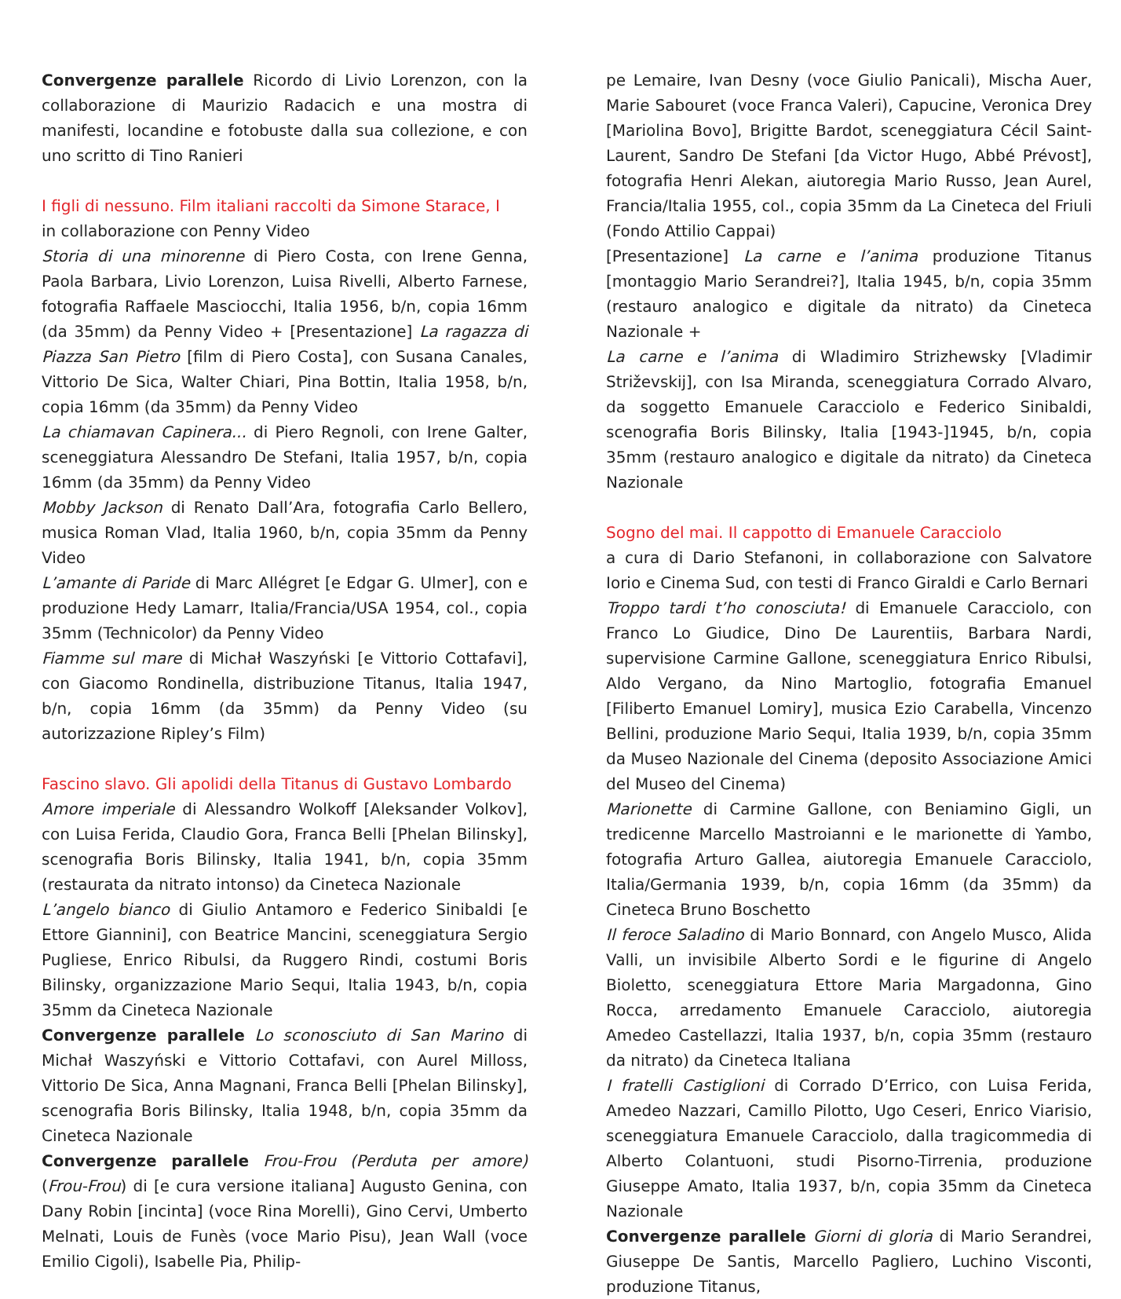Convergenze parallele Ricordo di Livio Lorenzon, con la collaborazione di Maurizio Radacich e una mostra di manifesti, locandine e fotobuste dalla sua collezione, e con uno scritto di Tino Ranieri
I figli di nessuno. Film italiani raccolti da Simone Starace, I
in collaborazione con Penny Video
Storia di una minorenne di Piero Costa, con Irene Genna, Paola Barbara, Livio Lorenzon, Luisa Rivelli, Alberto Farnese, fotografia Raffaele Masciocchi, Italia 1956, b/n, copia 16mm (da 35mm) da Penny Video + [Presentazione] La ragazza di Piazza San Pietro [film di Piero Costa], con Susana Canales, Vittorio De Sica, Walter Chiari, Pina Bottin, Italia 1958, b/n, copia 16mm (da 35mm) da Penny Video
La chiamavan Capinera... di Piero Regnoli, con Irene Galter, sceneggiatura Alessandro De Stefani, Italia 1957, b/n, copia 16mm (da 35mm) da Penny Video
Mobby Jackson di Renato Dall’Ara, fotografia Carlo Bellero, musica Roman Vlad, Italia 1960, b/n, copia 35mm da Penny Video
L’amante di Paride di Marc Allégret [e Edgar G. Ulmer], con e produzione Hedy Lamarr, Italia/Francia/USA 1954, col., copia 35mm (Technicolor) da Penny Video
Fiamme sul mare di Michał Waszyński [e Vittorio Cottafavi], con Giacomo Rondinella, distribuzione Titanus, Italia 1947, b/n, copia 16mm (da 35mm) da Penny Video (su autorizzazione Ripley’s Film)
Fascino slavo. Gli apolidi della Titanus di Gustavo Lombardo
Amore imperiale di Alessandro Wolkoff [Aleksander Volkov], con Luisa Ferida, Claudio Gora, Franca Belli [Phelan Bilinsky], scenografia Boris Bilinsky, Italia 1941, b/n, copia 35mm (restaurata da nitrato intonso) da Cineteca Nazionale
L’angelo bianco di Giulio Antamoro e Federico Sinibaldi [e Ettore Giannini], con Beatrice Mancini, sceneggiatura Sergio Pugliese, Enrico Ribulsi, da Ruggero Rindi, costumi Boris Bilinsky, organizzazione Mario Sequi, Italia 1943, b/n, copia 35mm da Cineteca Nazionale
Convergenze parallele Lo sconosciuto di San Marino di Michał Waszyński e Vittorio Cottafavi, con Aurel Milloss, Vittorio De Sica, Anna Magnani, Franca Belli [Phelan Bilinsky], scenografia Boris Bilinsky, Italia 1948, b/n, copia 35mm da Cineteca Nazionale
Convergenze parallele Frou-Frou (Perduta per amore) (Frou-Frou) di [e cura versione italiana] Augusto Genina, con Dany Robin [incinta] (voce Rina Morelli), Gino Cervi, Umberto Melnati, Louis de Funès (voce Mario Pisu), Jean Wall (voce Emilio Cigoli), Isabelle Pia, Philip-
pe Lemaire, Ivan Desny (voce Giulio Panicali), Mischa Auer, Marie Sabouret (voce Franca Valeri), Capucine, Veronica Drey [Mariolina Bovo], Brigitte Bardot, sceneggiatura Cécil Saint-Laurent, Sandro De Stefani [da Victor Hugo, Abbé Prévost], fotografia Henri Alekan, aiutoregia Mario Russo, Jean Aurel, Francia/Italia 1955, col., copia 35mm da La Cineteca del Friuli (Fondo Attilio Cappai)
[Presentazione] La carne e l’anima produzione Titanus [montaggio Mario Serandrei?], Italia 1945, b/n, copia 35mm (restauro analogico e digitale da nitrato) da Cineteca Nazionale +
La carne e l’anima di Wladimiro Strizhewsky [Vladimir Striževskij], con Isa Miranda, sceneggiatura Corrado Alvaro, da soggetto Emanuele Caracciolo e Federico Sinibaldi, scenografia Boris Bilinsky, Italia [1943-]1945, b/n, copia 35mm (restauro analogico e digitale da nitrato) da Cineteca Nazionale
Sogno del mai. Il cappotto di Emanuele Caracciolo
a cura di Dario Stefanoni, in collaborazione con Salvatore Iorio e Cinema Sud, con testi di Franco Giraldi e Carlo Bernari
Troppo tardi t’ho conosciuta! di Emanuele Caracciolo, con Franco Lo Giudice, Dino De Laurentiis, Barbara Nardi, supervisione Carmine Gallone, sceneggiatura Enrico Ribulsi, Aldo Vergano, da Nino Martoglio, fotografia Emanuel [Filiberto Emanuel Lomiry], musica Ezio Carabella, Vincenzo Bellini, produzione Mario Sequi, Italia 1939, b/n, copia 35mm da Museo Nazionale del Cinema (deposito Associazione Amici del Museo del Cinema)
Marionette di Carmine Gallone, con Beniamino Gigli, un tredicenne Marcello Mastroianni e le marionette di Yambo, fotografia Arturo Gallea, aiutoregia Emanuele Caracciolo, Italia/Germania 1939, b/n, copia 16mm (da 35mm) da Cineteca Bruno Boschetto
Il feroce Saladino di Mario Bonnard, con Angelo Musco, Alida Valli, un invisibile Alberto Sordi e le figurine di Angelo Bioletto, sceneggiatura Ettore Maria Margadonna, Gino Rocca, arredamento Emanuele Caracciolo, aiutoregia Amedeo Castellazzi, Italia 1937, b/n, copia 35mm (restauro da nitrato) da Cineteca Italiana
I fratelli Castiglioni di Corrado D’Errico, con Luisa Ferida, Amedeo Nazzari, Camillo Pilotto, Ugo Ceseri, Enrico Viarisio, sceneggiatura Emanuele Caracciolo, dalla tragicommedia di Alberto Colantuoni, studi Pisorno-Tirrenia, produzione Giuseppe Amato, Italia 1937, b/n, copia 35mm da Cineteca Nazionale
Convergenze parallele Giorni di gloria di Mario Serandrei, Giuseppe De Santis, Marcello Pagliero, Luchino Visconti, produzione Titanus,